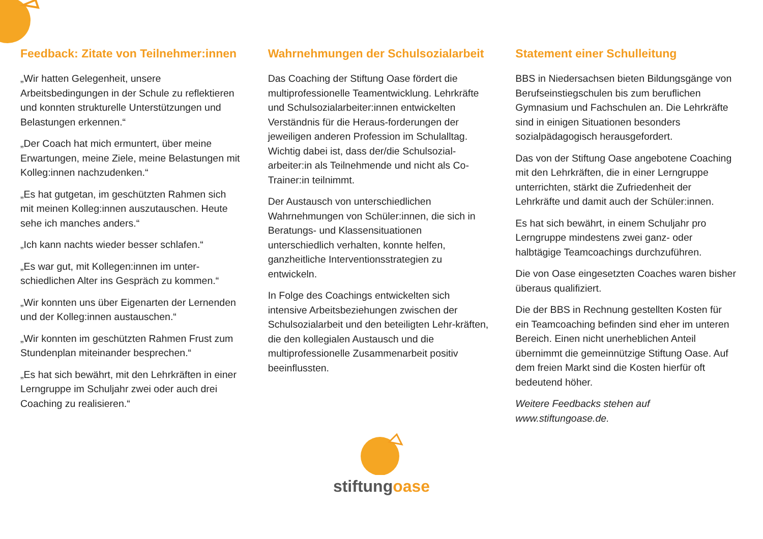Feedback: Zitate von Teilnehmer:innen
„Wir hatten Gelegenheit, unsere Arbeitsbedingungen in der Schule zu reflektieren und konnten strukturelle Unterstützungen und Belastungen erkennen.“
„Der Coach hat mich ermuntert, über meine Erwartungen, meine Ziele, meine Belastungen mit Kolleg:innen nachzudenken.“
„Es hat gutgetan, im geschützten Rahmen sich mit meinen Kolleg:innen auszutauschen. Heute sehe ich manches anders.“
„Ich kann nachts wieder besser schlafen.“
„Es war gut, mit Kollegen:innen im unter-schiedlichen Alter ins Gespräch zu kommen.“
„Wir konnten uns über Eigenarten der Lernenden und der Kolleg:innen austauschen.“
„Wir konnten im geschützten Rahmen Frust zum Stundenplan miteinander besprechen.“
„Es hat sich bewährt, mit den Lehrkräften in einer Lerngruppe im Schuljahr zwei oder auch drei Coaching zu realisieren.“
Wahrnehmungen der Schulsozialarbeit
Das Coaching der Stiftung Oase fördert die multiprofessionelle Teamentwicklung. Lehrkräfte und Schulsozialarbeiter:innen entwickelten Verständnis für die Heraus-forderungen der jeweiligen anderen Profession im Schulalltag. Wichtig dabei ist, dass der/die Schulsozial- arbeiter:in als Teilnehmende und nicht als Co-Trainer:in teilnimmt.
Der Austausch von unterschiedlichen Wahrnehmungen von Schüler:innen, die sich in Beratungs- und Klassensituationen unterschiedlich verhalten, konnte helfen, ganzheitliche Interventionsstrategien zu entwickeln.
In Folge des Coachings entwickelten sich intensive Arbeitsbeziehungen zwischen der Schulsozialarbeit und den beteiligten Lehr-kräften, die den kollegialen Austausch und die multiprofessionelle Zusammenarbeit positiv beeinflussten.
Statement einer Schulleitung
BBS in Niedersachsen bieten Bildungsgänge von Berufseinstiegschulen bis zum beruflichen Gymnasium und Fachschulen an. Die Lehrkräfte sind in einigen Situationen besonders sozialpädagogisch herausgefordert.
Das von der Stiftung Oase angebotene Coaching mit den Lehrkräften, die in einer Lerngruppe unterrichten, stärkt die Zufriedenheit der Lehrkräfte und damit auch der Schüler:innen.
Es hat sich bewährt, in einem Schuljahr pro Lerngruppe mindestens zwei ganz- oder halbtägige Teamcoachings durchzuführen.
Die von Oase eingesetzten Coaches waren bisher überaus qualifiziert.
Die der BBS in Rechnung gestellten Kosten für ein Teamcoaching befinden sind eher im unteren Bereich. Einen nicht unerheblichen Anteil übernimmt die gemeinnützige Stiftung Oase. Auf dem freien Markt sind die Kosten hierfür oft bedeutend höher.
Weitere Feedbacks stehen auf www.stiftungoase.de.
stiftungoase